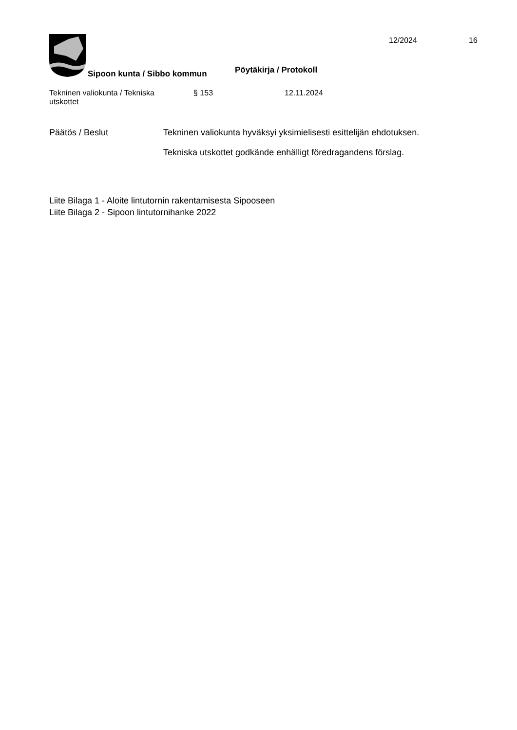Sipoon kunta / Sibbo kommun Pöytäkirja / Protokoll
12/2024 16
Tekninen valiokunta / Tekniska
utskottet
§ 153 12.11.2024
Päätös / Beslut Tekninen valiokunta hyväksyi yksimielisesti esittelijän ehdotuksen.
Tekniska utskottet godkände enhälligt föredragandens förslag.
Liite Bilaga 1 - Aloite lintutornin rakentamisesta Sipooseen
Liite Bilaga 2 - Sipoon lintutornihanke 2022